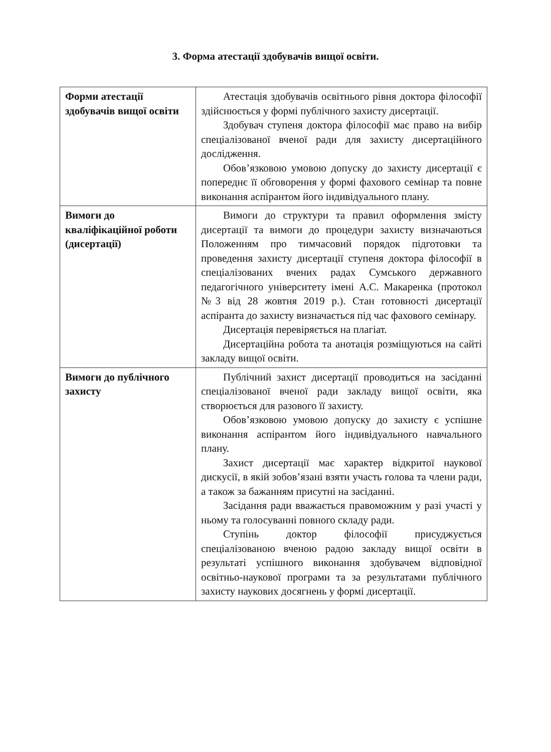3. Форма атестації здобувачів вищої освіти.
| Форми атестації здобувачів вищої освіти | Атестація здобувачів освітнього рівня доктора філософії здійснюється у формі публічного захисту дисертації. Здобувач ступеня доктора філософії має право на вибір спеціалізованої вченої ради для захисту дисертаційного дослідження. Обов’язковою умовою допуску до захисту дисертації є попереднє її обговорення у формі фахового семінар та повне виконання аспірантом його індивідуального плану. |
| Вимоги до кваліфікаційної роботи (дисертації) | Вимоги до структури та правил оформлення змісту дисертації та вимоги до процедури захисту визначаються Положенням про тимчасовий порядок підготовки та проведення захисту дисертації ступеня доктора філософії в спеціалізованих вчених радах Сумського державного педагогічного університету імені А.С. Макаренка (протокол №3 від 28 жовтня 2019 р.). Стан готовності дисертації аспіранта до захисту визначається під час фахового семінару. Дисертація перевіряється на плагіат. Дисертаційна робота та анотація розміщуються на сайті закладу вищої освіти. |
| Вимоги до публічного захисту | Публічний захист дисертації проводиться на засіданні спеціалізованої вченої ради закладу вищої освіти, яка створюється для разового її захисту. Обов’язковою умовою допуску до захисту є успішне виконання аспірантом його індивідуального навчального плану. Захист дисертації має характер відкритої наукової дискусії, в якій зобов’язані взяти участь голова та члени ради, а також за бажанням присутні на засіданні. Засідання ради вважається правоможним у разі участі у ньому та голосуванні повного складу ради. Ступінь доктор філософії присуджується спеціалізованою вченою радою закладу вищої освіти в результаті успішного виконання здобувачем відповідної освітньо-наукової програми та за результатами публічного захисту наукових досягнень у формі дисертації. |